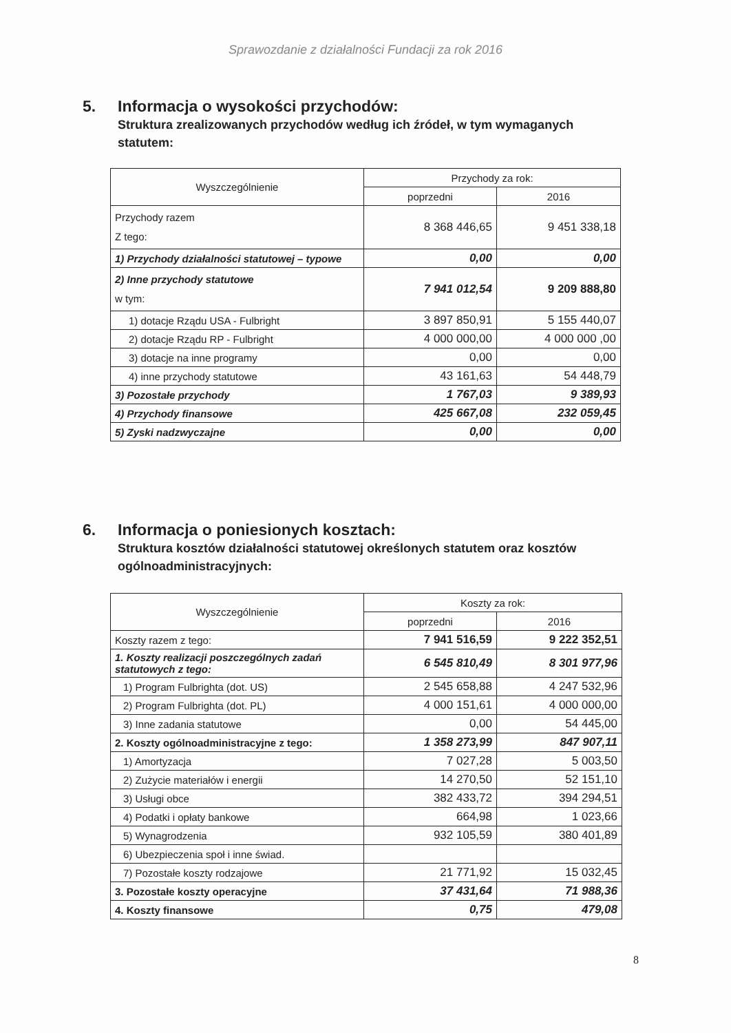Sprawozdanie z działalności Fundacji za rok 2016
5. Informacja o wysokości przychodów:
Struktura zrealizowanych przychodów według ich źródeł, w tym wymaganych statutem:
| Wyszczególnienie | Przychody za rok: | |
| --- | --- | --- |
| | poprzedni | 2016 |
| Przychody razem Z tego: | 8 368 446,65 | 9 451 338,18 |
| 1) Przychody działalności statutowej – typowe | 0,00 | 0,00 |
| 2) Inne przychody statutowe w tym: | 7 941 012,54 | 9 209 888,80 |
| 1) dotacje Rządu USA - Fulbright | 3 897 850,91 | 5 155 440,07 |
| 2) dotacje Rządu RP - Fulbright | 4 000 000,00 | 4 000 000 ,00 |
| 3) dotacje na inne programy | 0,00 | 0,00 |
| 4) inne przychody statutowe | 43 161,63 | 54 448,79 |
| 3) Pozostałe przychody | 1 767,03 | 9 389,93 |
| 4) Przychody finansowe | 425 667,08 | 232 059,45 |
| 5) Zyski nadzwyczajne | 0,00 | 0,00 |
6. Informacja o poniesionych kosztach:
Struktura kosztów działalności statutowej określonych statutem oraz kosztów ogólnoadministracyjnych:
| Wyszczególnienie | Koszty za rok: | |
| --- | --- | --- |
| | poprzedni | 2016 |
| Koszty razem z tego: | 7 941 516,59 | 9 222 352,51 |
| 1. Koszty realizacji poszczególnych zadań statutowych z tego: | 6 545 810,49 | 8 301 977,96 |
| 1) Program Fulbrighta (dot. US) | 2 545 658,88 | 4 247 532,96 |
| 2) Program Fulbrighta (dot. PL) | 4 000 151,61 | 4 000 000,00 |
| 3) Inne zadania statutowe | 0,00 | 54 445,00 |
| 2. Koszty ogólnoadministracyjne z tego: | 1 358 273,99 | 847 907,11 |
| 1) Amortyzacja | 7 027,28 | 5 003,50 |
| 2) Zużycie materiałów i energii | 14 270,50 | 52 151,10 |
| 3) Usługi obce | 382 433,72 | 394 294,51 |
| 4) Podatki i opłaty bankowe | 664,98 | 1 023,66 |
| 5) Wynagrodzenia | 932 105,59 | 380 401,89 |
| 6) Ubezpieczenia społ i inne świad. | | |
| 7) Pozostałe koszty rodzajowe | 21 771,92 | 15 032,45 |
| 3. Pozostałe koszty operacyjne | 37 431,64 | 71 988,36 |
| 4. Koszty finansowe | 0,75 | 479,08 |
8